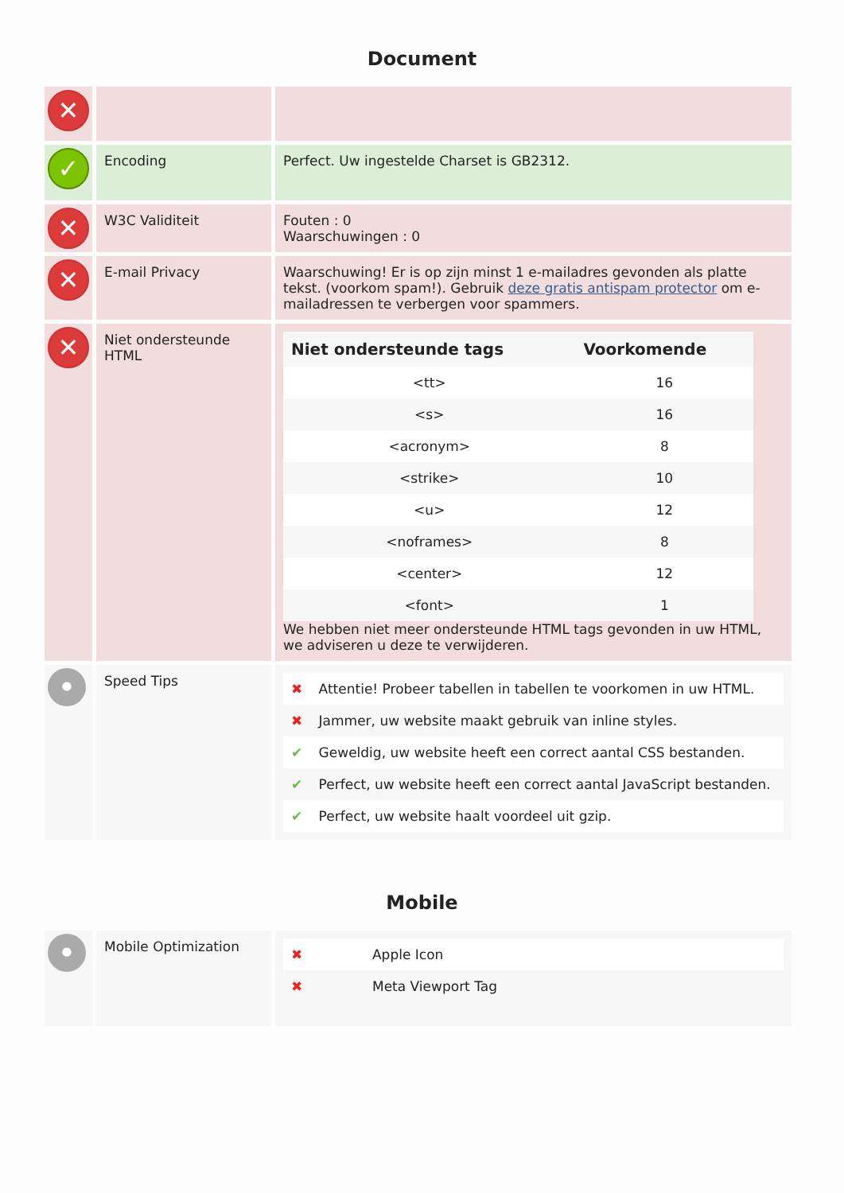Document
| ✕ | | |
| ✓ | Encoding | Perfect. Uw ingestelde Charset is GB2312. |
| ✕ | W3C Validiteit | Fouten : 0 Waarschuwingen : 0 |
| ✕ | E-mail Privacy | Waarschuwing! Er is op zijn minst 1 e-mailadres gevonden als platte tekst. (voorkom spam!). Gebruik deze gratis antispam protector om e-mailadressen te verbergen voor spammers. |
| ✕ | Niet ondersteunde HTML | / Niet ondersteunde tags / Voorkomende / / --- / --- / / <tt> / 16 / / <s> / 16 / / <acronym> / 8 / / <strike> / 10 / / <u> / 12 / / <noframes> / 8 / / <center> / 12 / / <font> / 1 / We hebben niet meer ondersteunde HTML tags gevonden in uw HTML, we adviseren u deze te verwijderen. |
| • | Speed Tips | / ✖ / Attentie! Probeer tabellen in tabellen te voorkomen in uw HTML. / / ✖ / Jammer, uw website maakt gebruik van inline styles. / / ✔ / Geweldig, uw website heeft een correct aantal CSS bestanden. / / ✔ / Perfect, uw website heeft een correct aantal JavaScript bestanden. / / ✔ / Perfect, uw website haalt voordeel uit gzip. / |
Mobile
| • | Mobile Optimization | / ✖ / Apple Icon / / ✖ / Meta Viewport Tag / |